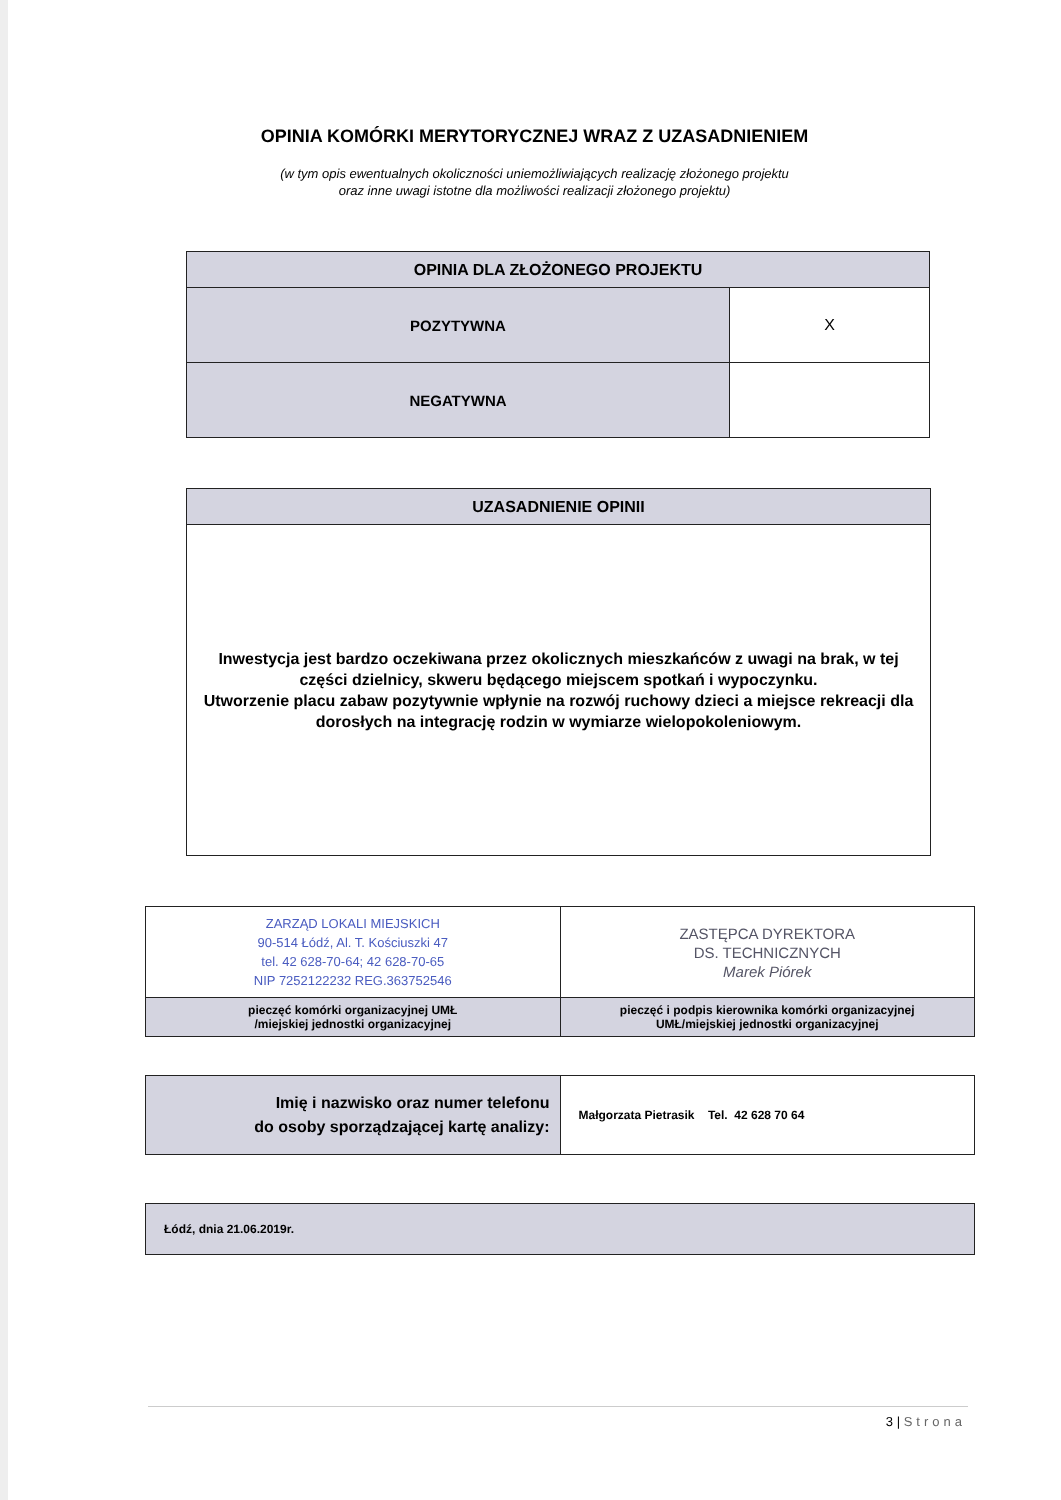OPINIA KOMÓRKI MERYTORYCZNEJ WRAZ Z UZASADNIENIEM
(w tym opis ewentualnych okoliczności uniemożliwiających realizację złożonego projektu
oraz inne uwagi istotne dla możliwości realizacji złożonego projektu)
| OPINIA DLA ZŁOŻONEGO PROJEKTU | |
| --- | --- |
| POZYTYWNA | X |
| NEGATYWNA | |
| UZASADNIENIE OPINII |
| --- |
| Inwestycja jest bardzo oczekiwana przez okolicznych mieszkańców z uwagi na brak, w tej części dzielnicy, skweru będącego miejscem spotkań i wypoczynku. Utworzenie placu zabaw pozytywnie wpłynie na rozwój ruchowy dzieci a miejsce rekreacji dla dorosłych na integrację rodzin w wymiarze wielopokoleniowym. |
| ZARZĄD LOKALI MIEJSKICH 90-514 Łódź, Al. T. Kościuszki 47 tel. 42 628-70-64; 42 628-70-65 NIP 7252122232 REG.363752546 | ZASTĘPCA DYREKTORA DS. TECHNICZNYCH Marek Piórek |
| pieczęć komórki organizacyjnej UMŁ /miejskiej jednostki organizacyjnej | pieczęć i podpis kierownika komórki organizacyjnej UMŁ/miejskiej jednostki organizacyjnej |
| Imię i nazwisko oraz numer telefonu do osoby sporządzającej kartę analizy: | Małgorzata Pietrasik Tel. 42 628 70 64 |
| Łódź, dnia 21.06.2019r. |
3 | Strona